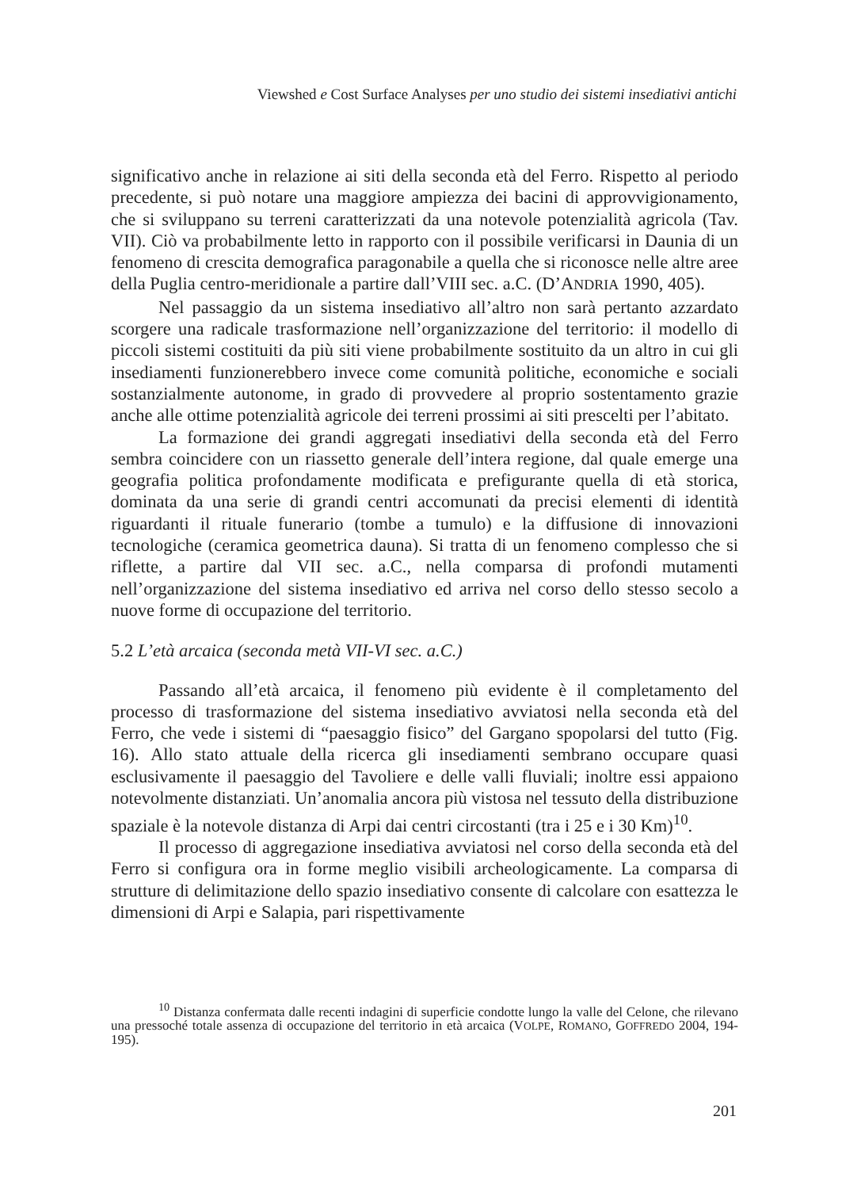Viewshed e Cost Surface Analyses per uno studio dei sistemi insediativi antichi
significativo anche in relazione ai siti della seconda età del Ferro. Rispetto al periodo precedente, si può notare una maggiore ampiezza dei bacini di approvvigionamento, che si sviluppano su terreni caratterizzati da una notevole potenzialità agricola (Tav. VII). Ciò va probabilmente letto in rapporto con il possibile verificarsi in Daunia di un fenomeno di crescita demografica paragonabile a quella che si riconosce nelle altre aree della Puglia centro-meridionale a partire dall’VIII sec. a.C. (D’ANDRIA 1990, 405).
Nel passaggio da un sistema insediativo all’altro non sarà pertanto azzardato scorgere una radicale trasformazione nell’organizzazione del territorio: il modello di piccoli sistemi costituiti da più siti viene probabilmente sostituito da un altro in cui gli insediamenti funzionerebbero invece come comunità politiche, economiche e sociali sostanzialmente autonome, in grado di provvedere al proprio sostentamento grazie anche alle ottime potenzialità agricole dei terreni prossimi ai siti prescelti per l’abitato.
La formazione dei grandi aggregati insediativi della seconda età del Ferro sembra coincidere con un riassetto generale dell’intera regione, dal quale emerge una geografia politica profondamente modificata e prefigurante quella di età storica, dominata da una serie di grandi centri accomunati da precisi elementi di identità riguardanti il rituale funerario (tombe a tumulo) e la diffusione di innovazioni tecnologiche (ceramica geometrica dauna). Si tratta di un fenomeno complesso che si riflette, a partire dal VII sec. a.C., nella comparsa di profondi mutamenti nell’organizzazione del sistema insediativo ed arriva nel corso dello stesso secolo a nuove forme di occupazione del territorio.
5.2 L’età arcaica (seconda metà VII-VI sec. a.C.)
Passando all’età arcaica, il fenomeno più evidente è il completamento del processo di trasformazione del sistema insediativo avviatosi nella seconda età del Ferro, che vede i sistemi di “paesaggio fisico” del Gargano spopolarsi del tutto (Fig. 16). Allo stato attuale della ricerca gli insediamenti sembrano occupare quasi esclusivamente il paesaggio del Tavoliere e delle valli fluviali; inoltre essi appaiono notevolmente distanziati. Un’anomalia ancora più vistosa nel tessuto della distribuzione spaziale è la notevole distanza di Arpi dai centri circostanti (tra i 25 e i 30 Km)<sup>10</sup>.
Il processo di aggregazione insediativa avviatosi nel corso della seconda età del Ferro si configura ora in forme meglio visibili archeologicamente. La comparsa di strutture di delimitazione dello spazio insediativo consente di calcolare con esattezza le dimensioni di Arpi e Salapia, pari rispettivamente
<sup>10</sup> Distanza confermata dalle recenti indagini di superficie condotte lungo la valle del Celone, che rilevano una pressoché totale assenza di occupazione del territorio in età arcaica (VOLPE, ROMANO, GOFFREDO 2004, 194-195).
201